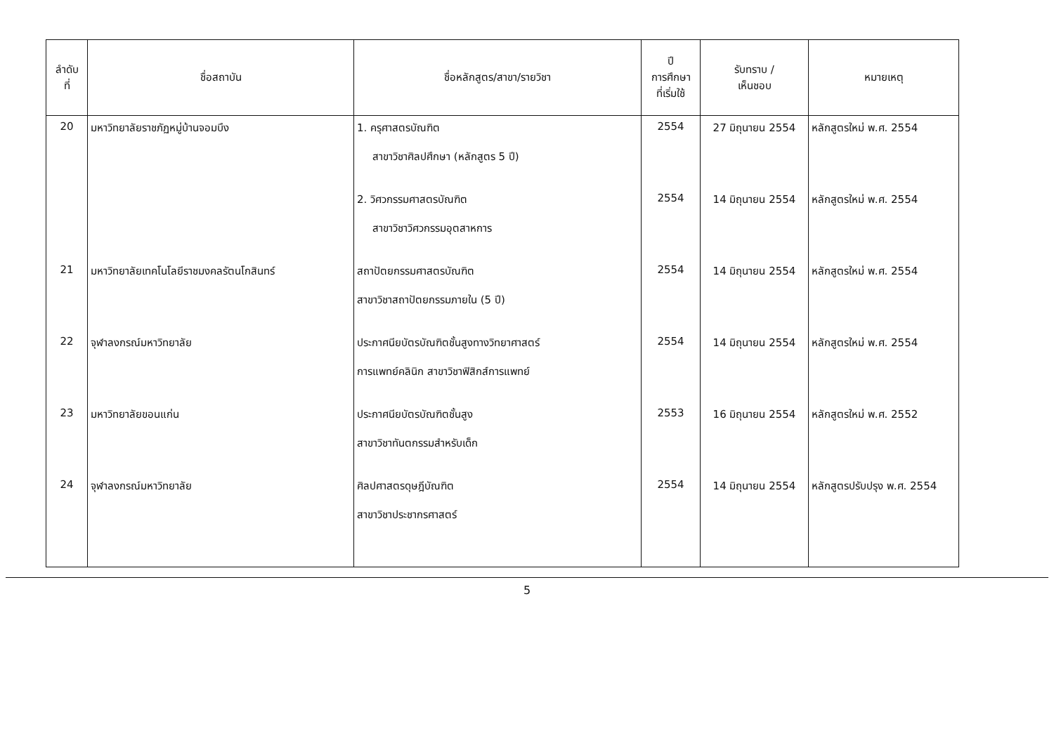| ลำดับ ที่ | ชื่อสถาบัน | ชื่อหลักสูตร/สาขา/รายวิชา | ปี การศึกษา ที่เริ่มใช้ | รับทราบ / เห็นชอบ | หมายเหตุ |
| --- | --- | --- | --- | --- | --- |
| 20 | มหาวิทยาลัยราชภัฏหมู่บ้านจอมบึง | 1. ครุศาสตรบัณฑิต สาขาวิชาศิลปศึกษา (หลักสูตร 5 ปี) | 2554 | 27 มิถุนายน 2554 | หลักสูตรใหม่ พ.ศ. 2554 |
| | | 2. วิศวกรรมศาสตรบัณฑิต สาขาวิชาวิศวกรรมอุตสาหการ | 2554 | 14 มิถุนายน 2554 | หลักสูตรใหม่ พ.ศ. 2554 |
| 21 | มหาวิทยาลัยเทคโนโลยีราชมงคลรัตนโกสินทร์ | สถาปัตยกรรมศาสตรบัณฑิต สาขาวิชาสถาปัตยกรรมภายใน (5 ปี) | 2554 | 14 มิถุนายน 2554 | หลักสูตรใหม่ พ.ศ. 2554 |
| 22 | จุฬาลงกรณ์มหาวิทยาลัย | ประกาศนียบัตรบัณฑิตชั้นสูงทางวิทยาศาสตร์ การแพทย์คลินิก สาขาวิชาฟิสิกส์การแพทย์ | 2554 | 14 มิถุนายน 2554 | หลักสูตรใหม่ พ.ศ. 2554 |
| 23 | มหาวิทยาลัยขอนแก่น | ประกาศนียบัตรบัณฑิตชั้นสูง สาขาวิชาทันตกรรมสำหรับเด็ก | 2553 | 16 มิถุนายน 2554 | หลักสูตรใหม่ พ.ศ. 2552 |
| 24 | จุฬาลงกรณ์มหาวิทยาลัย | ศิลปศาสตรดุษฎีบัณฑิต สาขาวิชาประชากรศาสตร์ | 2554 | 14 มิถุนายน 2554 | หลักสูตรปรับปรุง พ.ศ. 2554 |
5